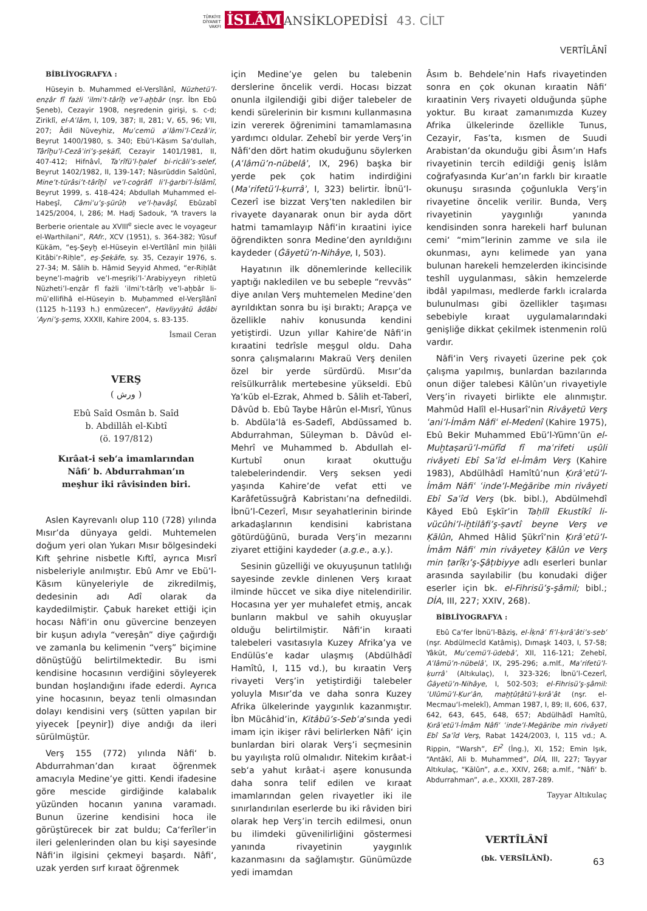TÜRKİYE
DİYANET
VAKFI İSLÂM ANSİKLOPEDİSİ 43. CİLT
VERTÎLÂNÎ
BİBLİYOGRAFYA :
Hüseyin b. Muhammed el-Versîlânî, Nüzhetü’l-enẓâr fî fażli ʿilmi’t-târîḫ ve’l-aḫbâr (nşr. İbn Ebû Şeneb), Cezayir 1908, neşredenin girişi, s. c-d; Ziriklî, el-Aʿlâm, I, 109, 387; II, 281; V, 65, 96; VII, 207; Âdil Nüveyhiz, Muʿcemü aʿlâmi’l-Cezâʾir, Beyrut 1400/1980, s. 340; Ebü’l-Kāsım Sa‘dullah, Târîḫu’l-Cezâʾiri’ş-şeḳāfî, Cezayir 1401/1981, II, 407-412; Hifnâvî, Taʿrîfü’l-ḫalef bi-ricâli’s-selef, Beyrut 1402/1982, II, 139-147; Nâsırüddin Saîdûnî, Mine’t-türâsi’t-târîḫî ve’l-coġrâfî li’l-ġarbi’l-İslâmî, Beyrut 1999, s. 418-424; Abdullah Muhammed el-Habeşî, Câmiʿu’ş-şürûḥ ve’l-ḥavâşî, Ebûzabî 1425/2004, I, 286; M. Hadj Sadouk, “A travers la Berberie orientale au XVIII<sup>e</sup> siecle avec le voyageur el-Warthilani”, RAfr., XCV (1951), s. 364-382; Yûsuf Kükām, “eş-Şeyḫ el-Hüseyin el-Vertîlânî min ḫilâli Kitâbi’r-Riḥle”, eş-Şeḳāfe, sy. 35, Cezayir 1976, s. 27-34; M. Sâlih b. Hâmid Seyyid Ahmed, “er-Riḥlât beyne’l-maġrib ve’l-meşriḳi’l-ʿArabiyyeyn riḥletü Nüzheti’l-enẓâr fî fażli ʿilmi’t-târîḫ ve’l-aḫbâr li-müʾellifihâ el-Hüseyin b. Muḥammed el-Verşîlânî (1125 h-1193 h.) enmûzecen”, Ḥavliyyâtü âdâbi ʿAyni’ş-şems, XXXII, Kahire 2004, s. 83-135.
İsmail Ceran
VERŞ
( ورش )
Ebû Saîd Osmân b. Saîd
b. Abdillâh el-Kıbtî
(ö. 197/812)
Kırâat-i seb‘a imamlarından
Nâfi‘ b. Abdurrahman’ın
meşhur iki râvisinden biri.
Aslen Kayrevanlı olup 110 (728) yılında Mısır’da dünyaya geldi. Muhtemelen doğum yeri olan Yukarı Mısır bölgesindeki Kıft şehrine nisbetle Kıftî, ayrıca Mısrî nisbeleriyle anılmıştır. Ebû Amr ve Ebü’l-Kāsım künyeleriyle de zikredilmiş, dedesinin adı Adî olarak da kaydedilmiştir. Çabuk hareket ettiği için hocası Nâfi‘in onu güvercine benzeyen bir kuşun adıyla “vereşân” diye çağırdığı ve zamanla bu kelimenin “verş” biçimine dönüştüğü belirtilmektedir. Bu ismi kendisine hocasının verdiğini söyleyerek bundan hoşlandığını ifade ederdi. Ayrıca yine hocasının, beyaz tenli olmasından dolayı kendisini verş (sütten yapılan bir yiyecek [peynir]) diye andığı da ileri sürülmüştür.
Verş 155 (772) yılında Nâfi‘ b. Abdurrahman’dan kıraat öğrenmek amacıyla Medine’ye gitti. Kendi ifadesine göre mescide girdiğinde kalabalık yüzünden hocanın yanına varamadı. Bunun üzerine kendisini hoca ile görüştürecek bir zat buldu; Ca‘ferîler’in ileri gelenlerinden olan bu kişi sayesinde Nâfi‘in ilgisini çekmeyi başardı. Nâfi‘, uzak yerden sırf kıraat öğrenmek
için Medine’ye gelen bu talebenin derslerine öncelik verdi. Hocası bizzat onunla ilgilendiği gibi diğer talebeler de kendi sürelerinin bir kısmını kullanmasına izin vererek öğrenimini tamamlamasına yardımcı oldular. Zehebî bir yerde Verş’in Nâfi‘den dört hatim okuduğunu söylerken (Aʿlâmü’n-nübelâʾ, IX, 296) başka bir yerde pek çok hatim indirdiğini (Maʿrifetü’l-ḳurrâʾ, I, 323) belirtir. İbnü’l-Cezerî ise bizzat Verş’ten nakledilen bir rivayete dayanarak onun bir ayda dört hatmi tamamlayıp Nâfi‘in kıraatini iyice öğrendikten sonra Medine’den ayrıldığını kaydeder (Ġāyetü’n-Nihâye, I, 503).
Hayatının ilk dönemlerinde kellecilik yaptığı nakledilen ve bu sebeple “revvâs” diye anılan Verş muhtemelen Medine’den ayrıldıktan sonra bu işi bıraktı; Arapça ve özellikle nahiv konusunda kendini yetiştirdi. Uzun yıllar Kahire’de Nâfi‘in kıraatini tedrîsle meşgul oldu. Daha sonra çalışmalarını Makraü Verş denilen özel bir yerde sürdürdü. Mısır’da reîsülkurrâlık mertebesine yükseldi. Ebû Ya‘kūb el-Ezrak, Ahmed b. Sâlih et-Taberî, Dâvûd b. Ebû Taybe Hârûn el-Mısrî, Yûnus b. Abdüla‘lâ es-Sadefî, Abdüssamed b. Abdurrahman, Süleyman b. Dâvûd el-Mehrî ve Muhammed b. Abdullah el-Kurtubî onun kıraat okuttuğu talebelerindendir. Verş seksen yedi yaşında Kahire’de vefat etti ve Karâfetüssuğrâ Kabristanı’na defnedildi. İbnü’l-Cezerî, Mısır seyahatlerinin birinde arkadaşlarının kendisini kabristana götürdüğünü, burada Verş’in mezarını ziyaret ettiğini kaydeder (a.g.e., a.y.).
Sesinin güzelliği ve okuyuşunun tatlılığı sayesinde zevkle dinlenen Verş kıraat ilminde hüccet ve sika diye nitelendirilir. Hocasına yer yer muhalefet etmiş, ancak bunların makbul ve sahih okuyuşlar olduğu belirtilmiştir. Nâfi‘in kıraati talebeleri vasıtasıyla Kuzey Afrika’ya ve Endülüs’e kadar ulaşmış (Abdülhâdî Hamîtû, I, 115 vd.), bu kıraatin Verş rivayeti Verş’in yetiştirdiği talebeler yoluyla Mısır’da ve daha sonra Kuzey Afrika ülkelerinde yaygınlık kazanmıştır. İbn Mücâhid’in, Kitâbü’s-Sebʿa’sında yedi imam için ikişer râvi belirlerken Nâfi‘ için bunlardan biri olarak Verş’i seçmesinin bu yayılışta rolü olmalıdır. Nitekim kırâat-i seb‘a yahut kırâat-i aşere konusunda daha sonra telif edilen ve kıraat imamlarından gelen rivayetler iki ile sınırlandırılan eserlerde bu iki râviden biri olarak hep Verş’in tercih edilmesi, onun bu ilimdeki güvenilirliğini göstermesi yanında rivayetinin yaygınlık kazanmasını da sağlamıştır. Günümüzde yedi imamdan
Âsım b. Behdele’nin Hafs rivayetinden sonra en çok okunan kıraatin Nâfi‘ kıraatinin Verş rivayeti olduğunda şüphe yoktur. Bu kıraat zamanımızda Kuzey Afrika ülkelerinde özellikle Tunus, Cezayir, Fas’ta, kısmen de Suudi Arabistan’da okunduğu gibi Âsım’ın Hafs rivayetinin tercih edildiği geniş İslâm coğrafyasında Kur’an’ın farklı bir kıraatle okunuşu sırasında çoğunlukla Verş’in rivayetine öncelik verilir. Bunda, Verş rivayetinin yaygınlığı yanında kendisinden sonra harekeli harf bulunan cemi‘ “mim”lerinin zamme ve sıla ile okunması, aynı kelimede yan yana bulunan harekeli hemzelerden ikincisinde teshîl uygulanması, sâkin hemzelerde ibdâl yapılması, medlerde farklı icralarda bulunulması gibi özellikler taşıması sebebiyle kıraat uygulamalarındaki genişliğe dikkat çekilmek istenmenin rolü vardır.
Nâfi‘in Verş rivayeti üzerine pek çok çalışma yapılmış, bunlardan bazılarında onun diğer talebesi Kālûn’un rivayetiyle Verş’in rivayeti birlikte ele alınmıştır. Mahmûd Halîl el-Husarî’nin Rivâyetü Verş ʿani’l-İmâm Nâfiʿ el-Medenî (Kahire 1975), Ebû Bekir Muhammed Ebü’l-Yümn’ün el-Muḫtaṣarü’l-müfîd fî maʿrifeti uṣûli rivâyeti Ebî Saʿîd el-İmâm Verş (Kahire 1983), Abdülhâdî Hamîtû’nun Ḳırâʾetü’l-İmâm Nâfiʿ ʿinde’l-Meġāribe min rivâyeti Ebî Saʿîd Verş (bk. bibl.), Abdülmehdî Kâyed Ebû Eşkīr’in Taḥlîl Ekustîkî li-vücûhi’l-iḫtilâfi’ş-ṣavtî beyne Verş ve Ḳālûn, Ahmed Hâlid Şükrî’nin Ḳırâʾetü’l-İmâm Nâfiʿ min rivâyetey Ḳālûn ve Verş min ṭarîḳı’ş-Şâṭıbiyye adlı eserleri bunlar arasında sayılabilir (bu konudaki diğer eserler için bk. el-Fihrisü’ş-şâmil; bibl.; DİA, III, 227; XXIV, 268).
BİBLİYOGRAFYA :
Ebû Ca‘fer İbnü’l-Bâziş, el-İḳnâʿ fi’l-ḳırâʾâti’s-sebʿ (nşr. Abdülmecîd Katâmiş), Dımaşk 1403, I, 57-58; Yâkūt, Muʿcemü’l-üdebâʾ, XII, 116-121; Zehebî, Aʿlâmü’n-nübelâʾ, IX, 295-296; a.mlf., Maʿrifetü’l-ḳurrâʾ (Altıkulaç), I, 323-326; İbnü’l-Cezerî, Ġāyetü’n-Nihâye, I, 502-503; el-Fihrisü’ş-şâmil: ʿUlûmü’l-Ḳurʾân, maḫṭûṭâtü’l-ḳırâʾât (nşr. el-Mecmau‘l-melekî), Amman 1987, I, 89; II, 606, 637, 642, 643, 645, 648, 657; Abdülhâdî Hamîtû, Ḳırâʾetü’l-İmâm Nâfiʿ ʿinde’l-Meġāribe min rivâyeti Ebî Saʿîd Verş, Rabat 1424/2003, I, 115 vd.; A. Rippin, “Warsh”, EI<sup>2</sup> (İng.), XI, 152; Emin Işık, “Antâkî, Ali b. Muhammed”, DİA, III, 227; Tayyar Altıkulaç, “Kālûn”, a.e., XXIV, 268; a.mlf., “Nâfi‘ b. Abdurrahman”, a.e., XXXII, 287-289.
Tayyar Altıkulaç
VERTÎLÂNÎ
(bk. VERSÎLÂNÎ).
63